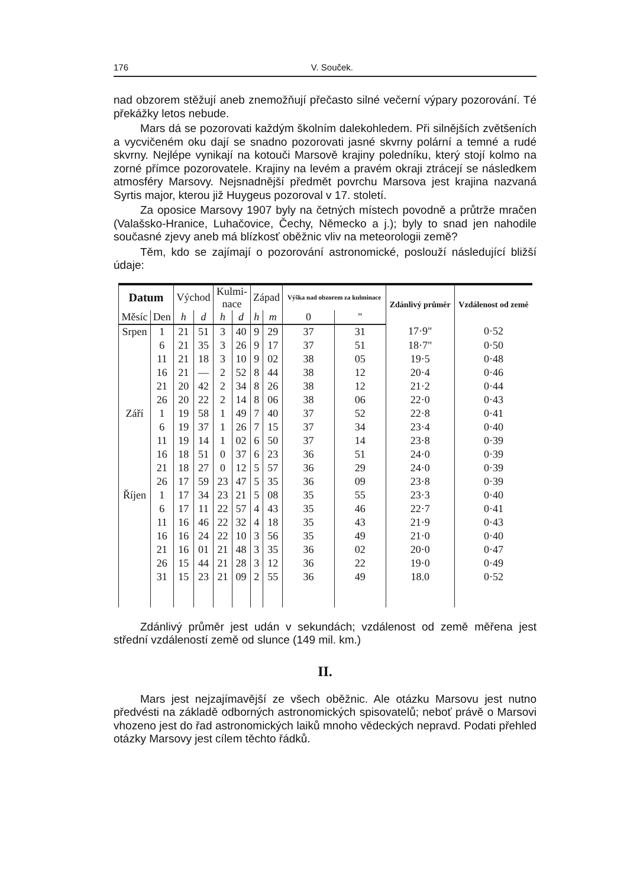176 V. Souček.
nad obzorem stěžují aneb znemožňují přečasto silné večerní výpary pozorování. Té překážky letos nebude.
Mars dá se pozorovati každým školním dalekohledem. Při silnějších zvětšeních a vycvičeném oku dají se snadno pozorovati jasné skvrny polární a temné a rudé skvrny. Nejlépe vynikají na kotouči Marsově krajiny poledníku, který stojí kolmo na zorné přímce pozorovatele. Krajiny na levém a pravém okraji ztrácejí se následkem atmosféry Marsovy. Nejsnadnější předmět povrchu Marsova jest krajina nazvaná Syrtis major, kterou již Huygeus pozoroval v 17. století.
Za oposice Marsovy 1907 byly na četných místech povodně a průtrže mračen (Valašsko-Hranice, Luhačovice, Čechy, Německo a j.); byly to snad jen nahodile současné zjevy aneb má blízkosť oběžnic vliv na meteorologii země?
Těm, kdo se zajímají o pozorování astronomické, poslouží následující bližší údaje:
| Datum | | Východ | | Kulmi- nace | | Západ | | Výška nad obzorem za kulminace | | Zdánlivý průměr | Vzdálenost od země |
| --- | --- | --- | --- | --- | --- | --- | --- | --- | --- | --- | --- |
| Měsíc | Den | h | d | h | d | h | m | 0 | " | | |
| Srpen | 1 | 21 | 51 | 3 | 40 | 9 | 29 | 37 | 31 | 17·9" | 0·52 |
| | 6 | 21 | 35 | 3 | 26 | 9 | 17 | 37 | 51 | 18·7" | 0·50 |
| | 11 | 21 | 18 | 3 | 10 | 9 | 02 | 38 | 05 | 19·5 | 0·48 |
| | 16 | 21 | — | 2 | 52 | 8 | 44 | 38 | 12 | 20·4 | 0·46 |
| | 21 | 20 | 42 | 2 | 34 | 8 | 26 | 38 | 12 | 21·2 | 0·44 |
| | 26 | 20 | 22 | 2 | 14 | 8 | 06 | 38 | 06 | 22·0 | 0·43 |
| Září | 1 | 19 | 58 | 1 | 49 | 7 | 40 | 37 | 52 | 22·8 | 0·41 |
| | 6 | 19 | 37 | 1 | 26 | 7 | 15 | 37 | 34 | 23·4 | 0·40 |
| | 11 | 19 | 14 | 1 | 02 | 6 | 50 | 37 | 14 | 23·8 | 0·39 |
| | 16 | 18 | 51 | 0 | 37 | 6 | 23 | 36 | 51 | 24·0 | 0·39 |
| | 21 | 18 | 27 | 0 | 12 | 5 | 57 | 36 | 29 | 24·0 | 0·39 |
| | 26 | 17 | 59 | 23 | 47 | 5 | 35 | 36 | 09 | 23·8 | 0·39 |
| Říjen | 1 | 17 | 34 | 23 | 21 | 5 | 08 | 35 | 55 | 23·3 | 0·40 |
| | 6 | 17 | 11 | 22 | 57 | 4 | 43 | 35 | 46 | 22·7 | 0·41 |
| | 11 | 16 | 46 | 22 | 32 | 4 | 18 | 35 | 43 | 21·9 | 0·43 |
| | 16 | 16 | 24 | 22 | 10 | 3 | 56 | 35 | 49 | 21·0 | 0·40 |
| | 21 | 16 | 01 | 21 | 48 | 3 | 35 | 36 | 02 | 20·0 | 0·47 |
| | 26 | 15 | 44 | 21 | 28 | 3 | 12 | 36 | 22 | 19·0 | 0·49 |
| | 31 | 15 | 23 | 21 | 09 | 2 | 55 | 36 | 49 | 18.0 | 0·52 |
Zdánlivý průměr jest udán v sekundách; vzdálenost od země měřena jest střední vzdáleností země od slunce (149 mil. km.)
II.
Mars jest nejzajímavější ze všech oběžnic. Ale otázku Marsovu jest nutno předvésti na základě odborných astronomických spisovatelů; neboť právě o Marsovi vhozeno jest do řad astronomických laiků mnoho vědeckých nepravd. Podati přehled otázky Marsovy jest cílem těchto řádků.